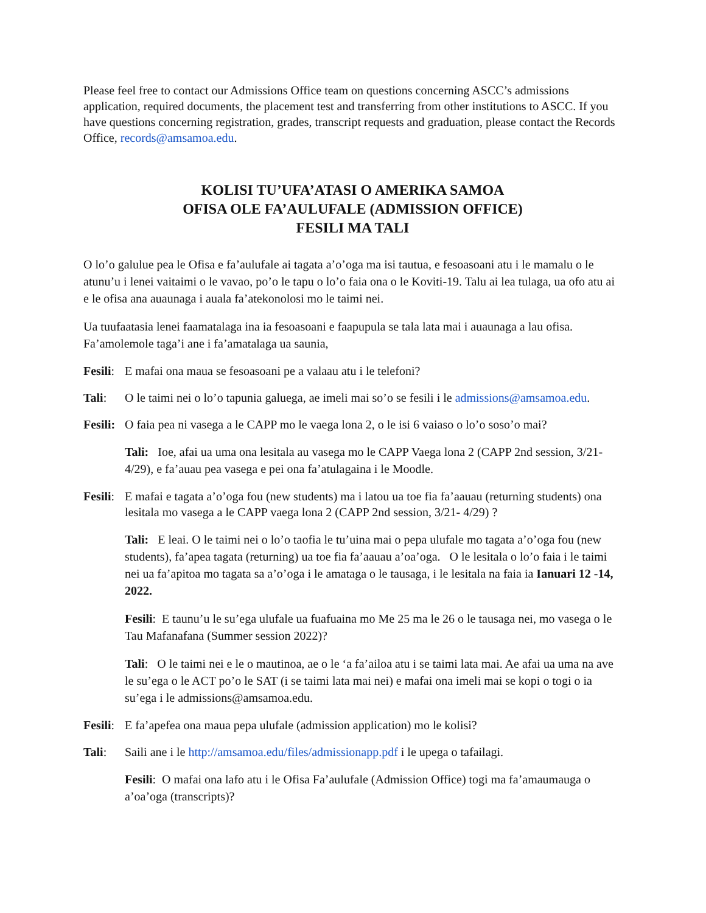Please feel free to contact our Admissions Office team on questions concerning ASCC’s admissions application, required documents, the placement test and transferring from other institutions to ASCC. If you have questions concerning registration, grades, transcript requests and graduation, please contact the Records Office, records@amsamoa.edu.
KOLISI TU’UFA’ATASI O AMERIKA SAMOA
OFISA OLE FA’AULUFALE (ADMISSION OFFICE)
FESILI MA TALI
O lo’o galulue pea le Ofisa e fa’aulufale ai tagata a’o’oga ma isi tautua, e fesoasoani atu i le mamalu o le atunu’u i lenei vaitaimi o le vavao, po’o le tapu o lo’o faia ona o le Koviti-19. Talu ai lea tulaga, ua ofo atu ai e le ofisa ana auaunaga i auala fa’atekonolosi mo le taimi nei.
Ua tuufaatasia lenei faamatalaga ina ia fesoasoani e faapupula se tala lata mai i auaunaga a lau ofisa. Fa’amolemole taga’i ane i fa’amatalaga ua saunia,
Fesili:
E mafai ona maua se fesoasoani pe a valaau atu i le telefoni?
Tali: O le taimi nei o lo’o tapunia galuega, ae imeli mai so’o se fesili i le admissions@amsamoa.edu.
Fesili:
O faia pea ni vasega a le CAPP mo le vaega lona 2, o le isi 6 vaiaso o lo’o soso’o mai?
Tali: Ioe, afai ua uma ona lesitala au vasega mo le CAPP Vaega lona 2 (CAPP 2nd session, 3/21- 4/29), e fa’auau pea vasega e pei ona fa’atulagaina i le Moodle.
Fesili:
E mafai e tagata a’o’oga fou (new students) ma i latou ua toe fia fa’aauau (returning students) ona lesitala mo vasega a le CAPP vaega lona 2 (CAPP 2nd session, 3/21- 4/29) ?
Tali: E leai. O le taimi nei o lo’o taofia le tu’uina mai o pepa ulufale mo tagata a’o’oga fou (new students), fa’apea tagata (returning) ua toe fia fa’aauau a’oa’oga. O le lesitala o lo’o faia i le taimi nei ua fa’apitoa mo tagata sa a’o’oga i le amataga o le tausaga, i le lesitala na faia ia Ianuari 12 -14, 2022.
Fesili: E taunu’u le su’ega ulufale ua fuafuaina mo Me 25 ma le 26 o le tausaga nei, mo vasega o le Tau Mafanafana (Summer session 2022)?
Tali: O le taimi nei e le o mautinoa, ae o le ‘a fa’ailoa atu i se taimi lata mai. Ae afai ua uma na ave le su’ega o le ACT po’o le SAT (i se taimi lata mai nei) e mafai ona imeli mai se kopi o togi o ia su’ega i le admissions@amsamoa.edu.
Fesili:
E fa’apefea ona maua pepa ulufale (admission application) mo le kolisi?
Tali: Saili ane i le http://amsamoa.edu/files/admissionapp.pdf i le upega o tafailagi.
Fesili: O mafai ona lafo atu i le Ofisa Fa’aulufale (Admission Office) togi ma fa’amaumauga o a’oa’oga (transcripts)?